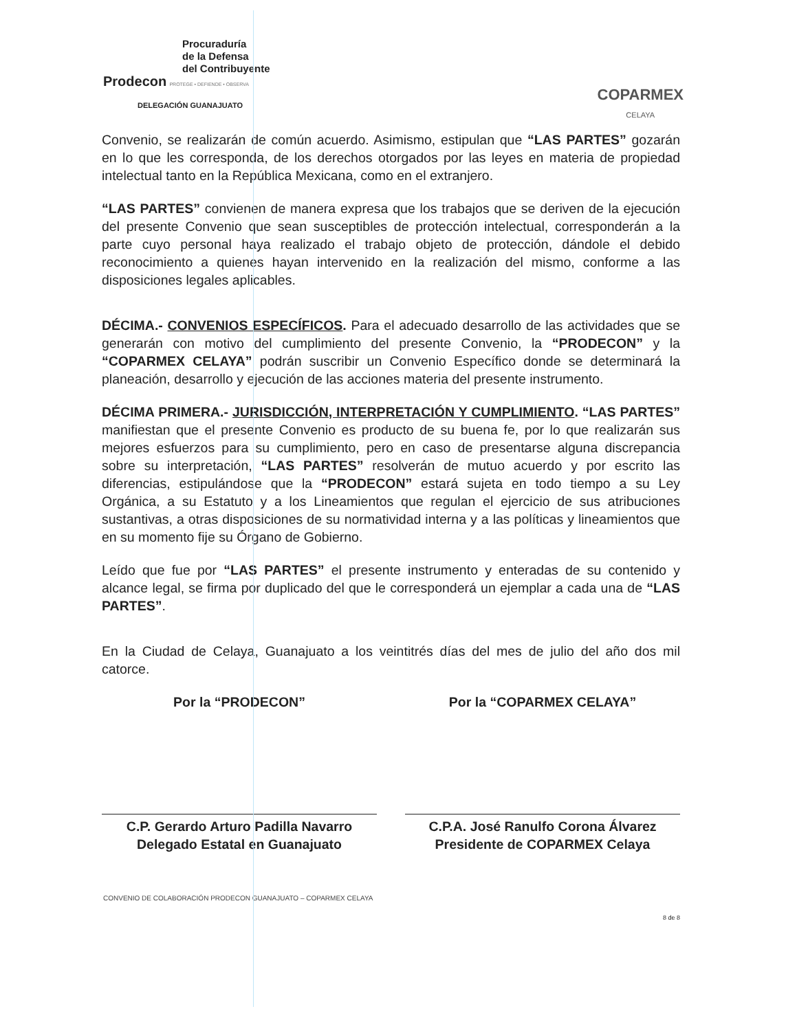Procuraduría
de la Defensa
del Contribuyente
Prodecon PROTEGE • DEFIENDE • OBSERVA
DELEGACIÓN GUANAJUATO
COPARMEX
CELAYA
Convenio, se realizarán de común acuerdo. Asimismo, estipulan que “LAS PARTES” gozarán en lo que les corresponda, de los derechos otorgados por las leyes en materia de propiedad intelectual tanto en la República Mexicana, como en el extranjero.
“LAS PARTES” convienen de manera expresa que los trabajos que se deriven de la ejecución del presente Convenio que sean susceptibles de protección intelectual, corresponderán a la parte cuyo personal haya realizado el trabajo objeto de protección, dándole el debido reconocimiento a quienes hayan intervenido en la realización del mismo, conforme a las disposiciones legales aplicables.
DÉCIMA.- CONVENIOS ESPECÍFICOS. Para el adecuado desarrollo de las actividades que se generarán con motivo del cumplimiento del presente Convenio, la “PRODECON” y la “COPARMEX CELAYA” podrán suscribir un Convenio Específico donde se determinará la planeación, desarrollo y ejecución de las acciones materia del presente instrumento.
DÉCIMA PRIMERA.- JURISDICCIÓN, INTERPRETACIÓN Y CUMPLIMIENTO. “LAS PARTES” manifiestan que el presente Convenio es producto de su buena fe, por lo que realizarán sus mejores esfuerzos para su cumplimiento, pero en caso de presentarse alguna discrepancia sobre su interpretación, “LAS PARTES” resolverán de mutuo acuerdo y por escrito las diferencias, estipulándose que la “PRODECON” estará sujeta en todo tiempo a su Ley Orgánica, a su Estatuto y a los Lineamientos que regulan el ejercicio de sus atribuciones sustantivas, a otras disposiciones de su normatividad interna y a las políticas y lineamientos que en su momento fije su Órgano de Gobierno.
Leído que fue por “LAS PARTES” el presente instrumento y enteradas de su contenido y alcance legal, se firma por duplicado del que le corresponderá un ejemplar a cada una de “LAS PARTES”.
En la Ciudad de Celaya, Guanajuato a los veintitrés días del mes de julio del año dos mil catorce.
Por la “PRODECON”
C.P. Gerardo Arturo Padilla Navarro
Delegado Estatal en Guanajuato
Por la “COPARMEX CELAYA”
C.P.A. José Ranulfo Corona Álvarez
Presidente de COPARMEX Celaya
CONVENIO DE COLABORACIÓN PRODECON GUANAJUATO – COPARMEX CELAYA
8 de 8